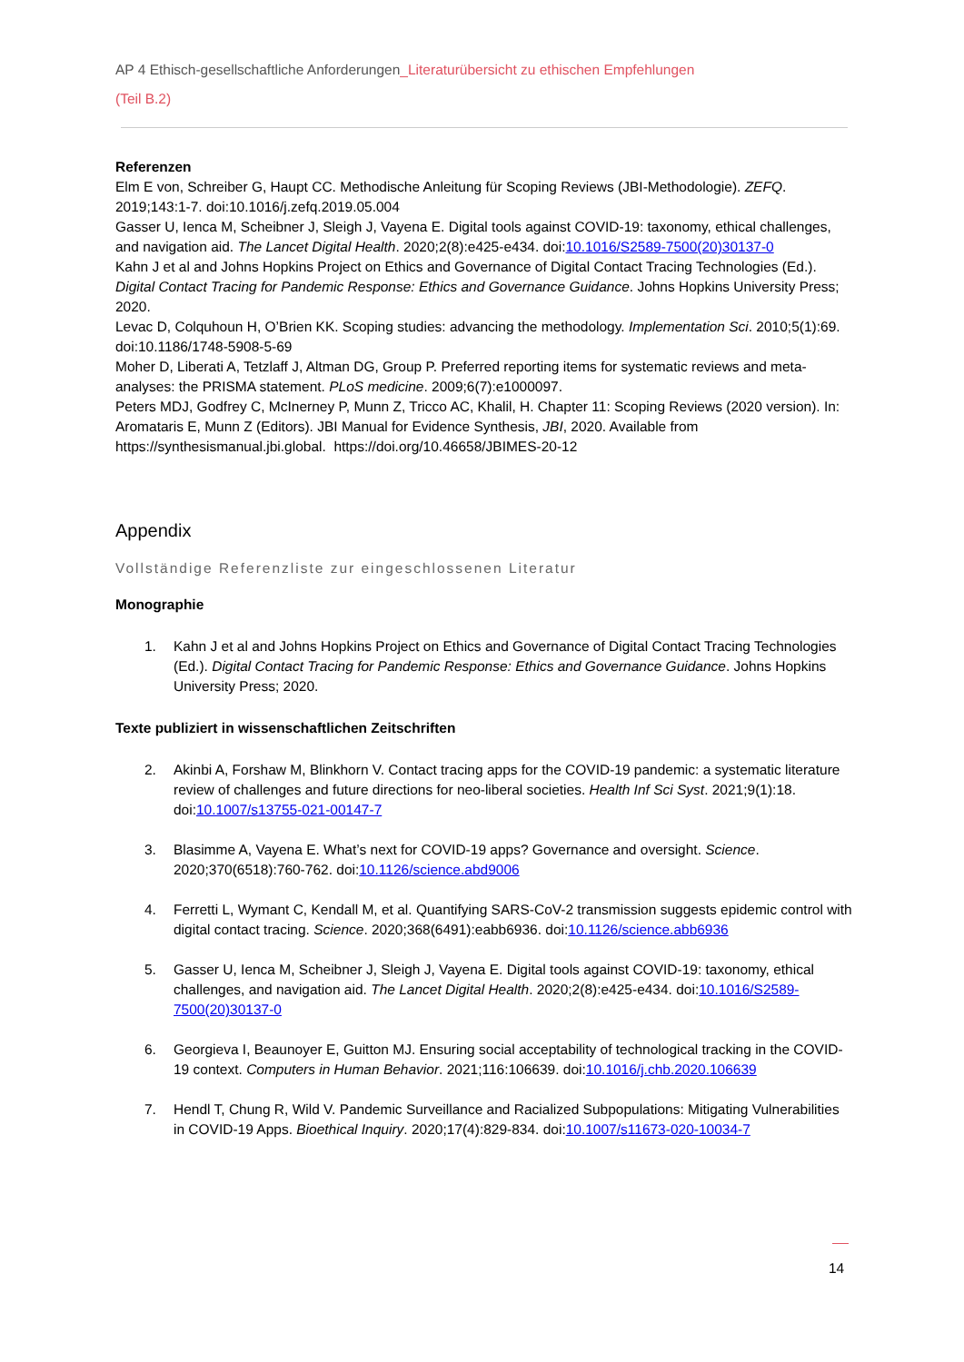AP 4 Ethisch-gesellschaftliche Anforderungen_Literaturübersicht zu ethischen Empfehlungen
(Teil B.2)
Referenzen
Elm E von, Schreiber G, Haupt CC. Methodische Anleitung für Scoping Reviews (JBI-Methodologie). ZEFQ. 2019;143:1-7. doi:10.1016/j.zefq.2019.05.004
Gasser U, Ienca M, Scheibner J, Sleigh J, Vayena E. Digital tools against COVID-19: taxonomy, ethical challenges, and navigation aid. The Lancet Digital Health. 2020;2(8):e425-e434. doi:10.1016/S2589-7500(20)30137-0
Kahn J et al and Johns Hopkins Project on Ethics and Governance of Digital Contact Tracing Technologies (Ed.). Digital Contact Tracing for Pandemic Response: Ethics and Governance Guidance. Johns Hopkins University Press; 2020.
Levac D, Colquhoun H, O’Brien KK. Scoping studies: advancing the methodology. Implementation Sci. 2010;5(1):69. doi:10.1186/1748-5908-5-69
Moher D, Liberati A, Tetzlaff J, Altman DG, Group P. Preferred reporting items for systematic reviews and meta-analyses: the PRISMA statement. PLoS medicine. 2009;6(7):e1000097.
Peters MDJ, Godfrey C, McInerney P, Munn Z, Tricco AC, Khalil, H. Chapter 11: Scoping Reviews (2020 version). In: Aromataris E, Munn Z (Editors). JBI Manual for Evidence Synthesis, JBI, 2020. Available from https://synthesismanual.jbi.global. https://doi.org/10.46658/JBIMES-20-12
Appendix
Vollständige Referenzliste zur eingeschlossenen Literatur
Monographie
1. Kahn J et al and Johns Hopkins Project on Ethics and Governance of Digital Contact Tracing Technologies (Ed.). Digital Contact Tracing for Pandemic Response: Ethics and Governance Guidance. Johns Hopkins University Press; 2020.
Texte publiziert in wissenschaftlichen Zeitschriften
2. Akinbi A, Forshaw M, Blinkhorn V. Contact tracing apps for the COVID-19 pandemic: a systematic literature review of challenges and future directions for neo-liberal societies. Health Inf Sci Syst. 2021;9(1):18. doi:10.1007/s13755-021-00147-7
3. Blasimme A, Vayena E. What’s next for COVID-19 apps? Governance and oversight. Science. 2020;370(6518):760-762. doi:10.1126/science.abd9006
4. Ferretti L, Wymant C, Kendall M, et al. Quantifying SARS-CoV-2 transmission suggests epidemic control with digital contact tracing. Science. 2020;368(6491):eabb6936. doi:10.1126/science.abb6936
5. Gasser U, Ienca M, Scheibner J, Sleigh J, Vayena E. Digital tools against COVID-19: taxonomy, ethical challenges, and navigation aid. The Lancet Digital Health. 2020;2(8):e425-e434. doi:10.1016/S2589-7500(20)30137-0
6. Georgieva I, Beaunoyer E, Guitton MJ. Ensuring social acceptability of technological tracking in the COVID-19 context. Computers in Human Behavior. 2021;116:106639. doi:10.1016/j.chb.2020.106639
7. Hendl T, Chung R, Wild V. Pandemic Surveillance and Racialized Subpopulations: Mitigating Vulnerabilities in COVID-19 Apps. Bioethical Inquiry. 2020;17(4):829-834. doi:10.1007/s11673-020-10034-7
14